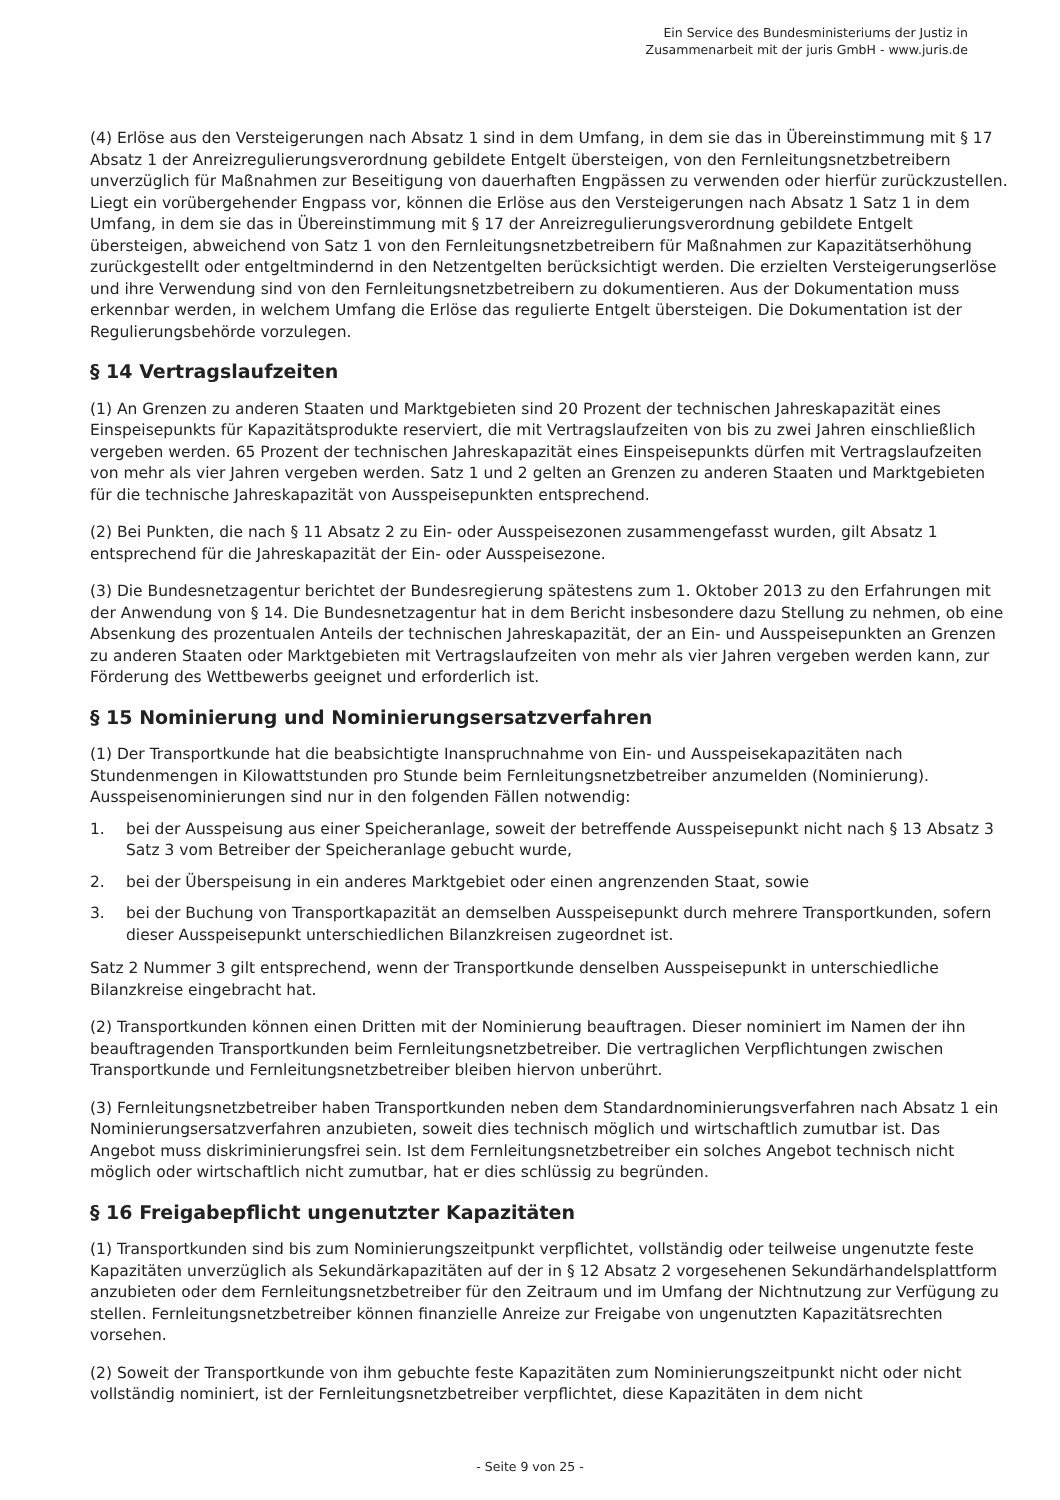Ein Service des Bundesministeriums der Justiz in
Zusammenarbeit mit der juris GmbH - www.juris.de
(4) Erlöse aus den Versteigerungen nach Absatz 1 sind in dem Umfang, in dem sie das in Übereinstimmung mit § 17 Absatz 1 der Anreizregulierungsverordnung gebildete Entgelt übersteigen, von den Fernleitungsnetzbetreibern unverzüglich für Maßnahmen zur Beseitigung von dauerhaften Engpässen zu verwenden oder hierfür zurückzustellen. Liegt ein vorübergehender Engpass vor, können die Erlöse aus den Versteigerungen nach Absatz 1 Satz 1 in dem Umfang, in dem sie das in Übereinstimmung mit § 17 der Anreizregulierungsverordnung gebildete Entgelt übersteigen, abweichend von Satz 1 von den Fernleitungsnetzbetreibern für Maßnahmen zur Kapazitätserhöhung zurückgestellt oder entgeltmindernd in den Netzentgelten berücksichtigt werden. Die erzielten Versteigerungserlöse und ihre Verwendung sind von den Fernleitungsnetzbetreibern zu dokumentieren. Aus der Dokumentation muss erkennbar werden, in welchem Umfang die Erlöse das regulierte Entgelt übersteigen. Die Dokumentation ist der Regulierungsbehörde vorzulegen.
§ 14 Vertragslaufzeiten
(1) An Grenzen zu anderen Staaten und Marktgebieten sind 20 Prozent der technischen Jahreskapazität eines Einspeisepunkts für Kapazitätsprodukte reserviert, die mit Vertragslaufzeiten von bis zu zwei Jahren einschließlich vergeben werden. 65 Prozent der technischen Jahreskapazität eines Einspeisepunkts dürfen mit Vertragslaufzeiten von mehr als vier Jahren vergeben werden. Satz 1 und 2 gelten an Grenzen zu anderen Staaten und Marktgebieten für die technische Jahreskapazität von Ausspeisepunkten entsprechend.
(2) Bei Punkten, die nach § 11 Absatz 2 zu Ein- oder Ausspeisezonen zusammengefasst wurden, gilt Absatz 1 entsprechend für die Jahreskapazität der Ein- oder Ausspeisezone.
(3) Die Bundesnetzagentur berichtet der Bundesregierung spätestens zum 1. Oktober 2013 zu den Erfahrungen mit der Anwendung von § 14. Die Bundesnetzagentur hat in dem Bericht insbesondere dazu Stellung zu nehmen, ob eine Absenkung des prozentualen Anteils der technischen Jahreskapazität, der an Ein- und Ausspeisepunkten an Grenzen zu anderen Staaten oder Marktgebieten mit Vertragslaufzeiten von mehr als vier Jahren vergeben werden kann, zur Förderung des Wettbewerbs geeignet und erforderlich ist.
§ 15 Nominierung und Nominierungsersatzverfahren
(1) Der Transportkunde hat die beabsichtigte Inanspruchnahme von Ein- und Ausspeisekapazitäten nach Stundenmengen in Kilowattstunden pro Stunde beim Fernleitungsnetzbetreiber anzumelden (Nominierung). Ausspeisenominierungen sind nur in den folgenden Fällen notwendig:
1. bei der Ausspeisung aus einer Speicheranlage, soweit der betreffende Ausspeisepunkt nicht nach § 13 Absatz 3 Satz 3 vom Betreiber der Speicheranlage gebucht wurde,
2. bei der Überspeisung in ein anderes Marktgebiet oder einen angrenzenden Staat, sowie
3. bei der Buchung von Transportkapazität an demselben Ausspeisepunkt durch mehrere Transportkunden, sofern dieser Ausspeisepunkt unterschiedlichen Bilanzkreisen zugeordnet ist.
Satz 2 Nummer 3 gilt entsprechend, wenn der Transportkunde denselben Ausspeisepunkt in unterschiedliche Bilanzkreise eingebracht hat.
(2) Transportkunden können einen Dritten mit der Nominierung beauftragen. Dieser nominiert im Namen der ihn beauftragenden Transportkunden beim Fernleitungsnetzbetreiber. Die vertraglichen Verpflichtungen zwischen Transportkunde und Fernleitungsnetzbetreiber bleiben hiervon unberührt.
(3) Fernleitungsnetzbetreiber haben Transportkunden neben dem Standardnominierungsverfahren nach Absatz 1 ein Nominierungsersatzverfahren anzubieten, soweit dies technisch möglich und wirtschaftlich zumutbar ist. Das Angebot muss diskriminierungsfrei sein. Ist dem Fernleitungsnetzbetreiber ein solches Angebot technisch nicht möglich oder wirtschaftlich nicht zumutbar, hat er dies schlüssig zu begründen.
§ 16 Freigabepflicht ungenutzter Kapazitäten
(1) Transportkunden sind bis zum Nominierungszeitpunkt verpflichtet, vollständig oder teilweise ungenutzte feste Kapazitäten unverzüglich als Sekundärkapazitäten auf der in § 12 Absatz 2 vorgesehenen Sekundärhandelsplattform anzubieten oder dem Fernleitungsnetzbetreiber für den Zeitraum und im Umfang der Nichtnutzung zur Verfügung zu stellen. Fernleitungsnetzbetreiber können finanzielle Anreize zur Freigabe von ungenutzten Kapazitätsrechten vorsehen.
(2) Soweit der Transportkunde von ihm gebuchte feste Kapazitäten zum Nominierungszeitpunkt nicht oder nicht vollständig nominiert, ist der Fernleitungsnetzbetreiber verpflichtet, diese Kapazitäten in dem nicht
- Seite 9 von 25 -